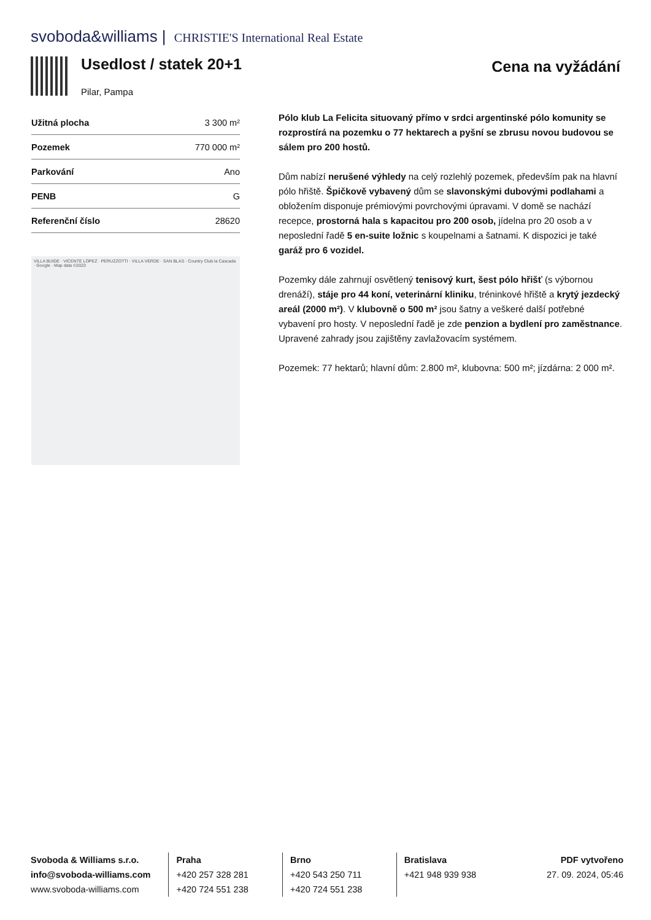svoboda&williams | CHRISTIE'S International Real Estate
Usedlost / statek 20+1
Pilar, Pampa
Cena na vyžádání
| Užitná plocha | 3 300 m² |
| Pozemek | 770 000 m² |
| Parkování | Ano |
| PENB | G |
| Referenční číslo | 28620 |
VILLA BUIDE · VICENTE LOPEZ · PERUZZOTTI · VILLA VERDE · SAN BLAS · Country Club la Cascada · Google · Map data ©2023
Pólo klub La Felicita situovaný přímo v srdci argentinské pólo komunity se rozprostírá na pozemku o 77 hektarech a pyšní se zbrusu novou budovou se sálem pro 200 hostů.
Dům nabízí nerušené výhledy na celý rozlehlý pozemek, především pak na hlavní pólo hřiště. Špičkově vybavený dům se slavonskými dubovými podlahami a obložením disponuje prémiovými povrchovými úpravami. V domě se nachází recepce, prostorná hala s kapacitou pro 200 osob, jídelna pro 20 osob a v neposlední řadě 5 en-suite ložnic s koupelnami a šatnami. K dispozici je také garáž pro 6 vozidel.
Pozemky dále zahrnují osvětlený tenisový kurt, šest pólo hřišť (s výbornou drenáží), stáje pro 44 koní, veterinární kliniku, tréninkové hřiště a krytý jezdecký areál (2000 m²). V klubovně o 500 m² jsou šatny a veškeré další potřebné vybavení pro hosty. V neposlední řadě je zde penzion a bydlení pro zaměstnance. Upravené zahrady jsou zajištěny zavlažovacím systémem.
Pozemek: 77 hektarů; hlavní dům: 2.800 m², klubovna: 500 m²; jízdárna: 2 000 m².
Svoboda & Williams s.r.o.
info@svoboda-williams.com
www.svoboda-williams.com
Praha
+420 257 328 281
+420 724 551 238
Brno
+420 543 250 711
+420 724 551 238
Bratislava
+421 948 939 938
PDF vytvořeno
27. 09. 2024, 05:46